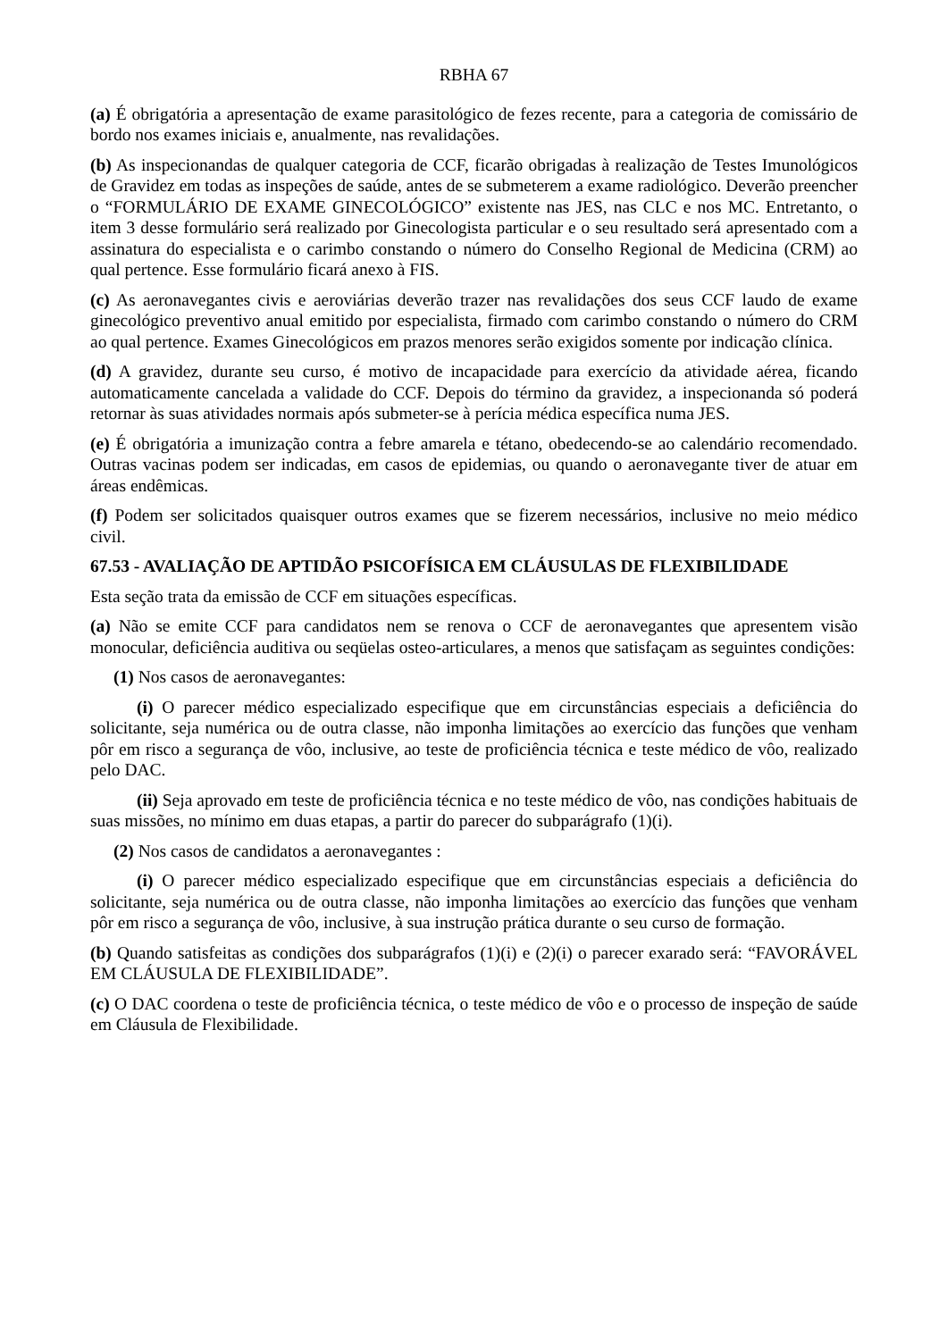RBHA 67
(a) É obrigatória a apresentação de exame parasitológico de fezes recente, para a categoria de comissário de bordo nos exames iniciais e, anualmente, nas revalidações.
(b) As inspecionandas de qualquer categoria de CCF, ficarão obrigadas à realização de Testes Imunológicos de Gravidez em todas as inspeções de saúde, antes de se submeterem a exame radiológico. Deverão preencher o “FORMULÁRIO DE EXAME GINECOLÓGICO” existente nas JES, nas CLC e nos MC. Entretanto, o item 3 desse formulário será realizado por Ginecologista particular e o seu resultado será apresentado com a assinatura do especialista e o carimbo constando o número do Conselho Regional de Medicina (CRM) ao qual pertence. Esse formulário ficará anexo à FIS.
(c) As aeronavegantes civis e aeroviárias deverão trazer nas revalidações dos seus CCF laudo de exame ginecológico preventivo anual emitido por especialista, firmado com carimbo constando o número do CRM ao qual pertence. Exames Ginecológicos em prazos menores serão exigidos somente por indicação clínica.
(d) A gravidez, durante seu curso, é motivo de incapacidade para exercício da atividade aérea, ficando automaticamente cancelada a validade do CCF. Depois do término da gravidez, a inspecionanda só poderá retornar às suas atividades normais após submeter-se à perícia médica específica numa JES.
(e) É obrigatória a imunização contra a febre amarela e tétano, obedecendo-se ao calendário recomendado. Outras vacinas podem ser indicadas, em casos de epidemias, ou quando o aeronavegante tiver de atuar em áreas endêmicas.
(f) Podem ser solicitados quaisquer outros exames que se fizerem necessários, inclusive no meio médico civil.
67.53 - AVALIAÇÃO DE APTIDÃO PSICOFÍSICA EM CLÁUSULAS DE FLEXIBILIDADE
Esta seção trata da emissão de CCF em situações específicas.
(a) Não se emite CCF para candidatos nem se renova o CCF de aeronavegantes que apresentem visão monocular, deficiência auditiva ou seqüelas osteo-articulares, a menos que satisfaçam as seguintes condições:
(1) Nos casos de aeronavegantes:
(i) O parecer médico especializado especifique que em circunstâncias especiais a deficiência do solicitante, seja numérica ou de outra classe, não imponha limitações ao exercício das funções que venham pôr em risco a segurança de vôo, inclusive, ao teste de proficiência técnica e teste médico de vôo, realizado pelo DAC.
(ii) Seja aprovado em teste de proficiência técnica e no teste médico de vôo, nas condições habituais de suas missões, no mínimo em duas etapas, a partir do parecer do subparágrafo (1)(i).
(2) Nos casos de candidatos a aeronavegantes :
(i) O parecer médico especializado especifique que em circunstâncias especiais a deficiência do solicitante, seja numérica ou de outra classe, não imponha limitações ao exercício das funções que venham pôr em risco a segurança de vôo, inclusive, à sua instrução prática durante o seu curso de formação.
(b) Quando satisfeitas as condições dos subparágrafos (1)(i) e (2)(i) o parecer exarado será: “FAVORÁVEL EM CLÁUSULA DE FLEXIBILIDADE”.
(c) O DAC coordena o teste de proficiência técnica, o teste médico de vôo e o processo de inspeção de saúde em Cláusula de Flexibilidade.